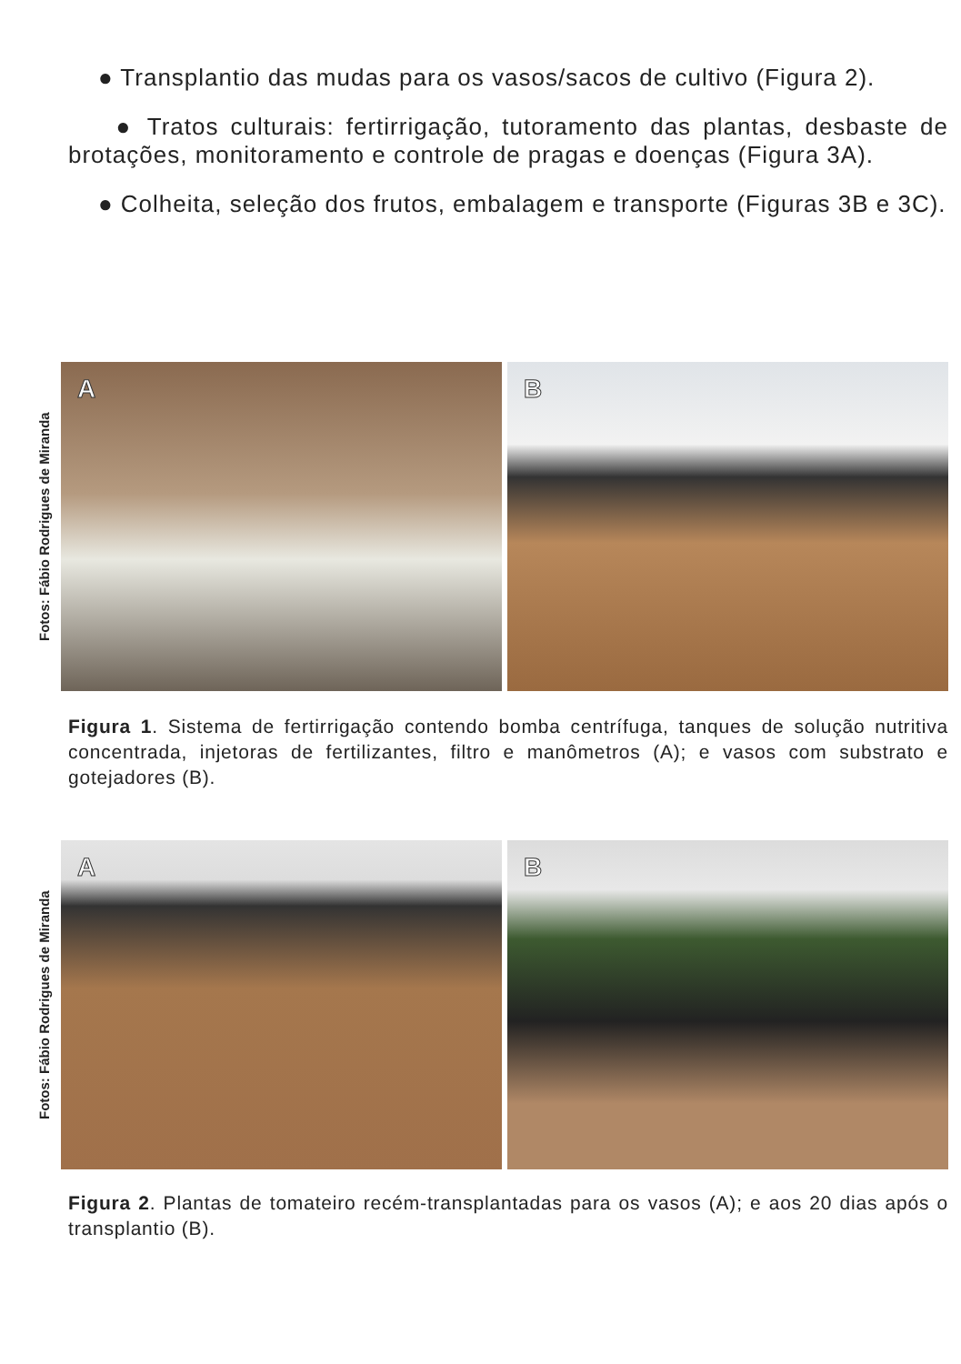● Transplantio das mudas para os vasos/sacos de cultivo (Figura 2).
● Tratos culturais: fertirrigação, tutoramento das plantas, desbaste de brotações, monitoramento e controle de pragas e doenças (Figura 3A).
● Colheita, seleção dos frutos, embalagem e transporte (Figuras 3B e 3C).
Fotos: Fábio Rodrigues de Miranda
A
B
Figura 1. Sistema de fertirrigação contendo bomba centrífuga, tanques de solução nutritiva concentrada, injetoras de fertilizantes, filtro e manômetros (A); e vasos com substrato e gotejadores (B).
Fotos: Fábio Rodrigues de Miranda
A
B
Figura 2. Plantas de tomateiro recém-transplantadas para os vasos (A); e aos 20 dias após o transplantio (B).